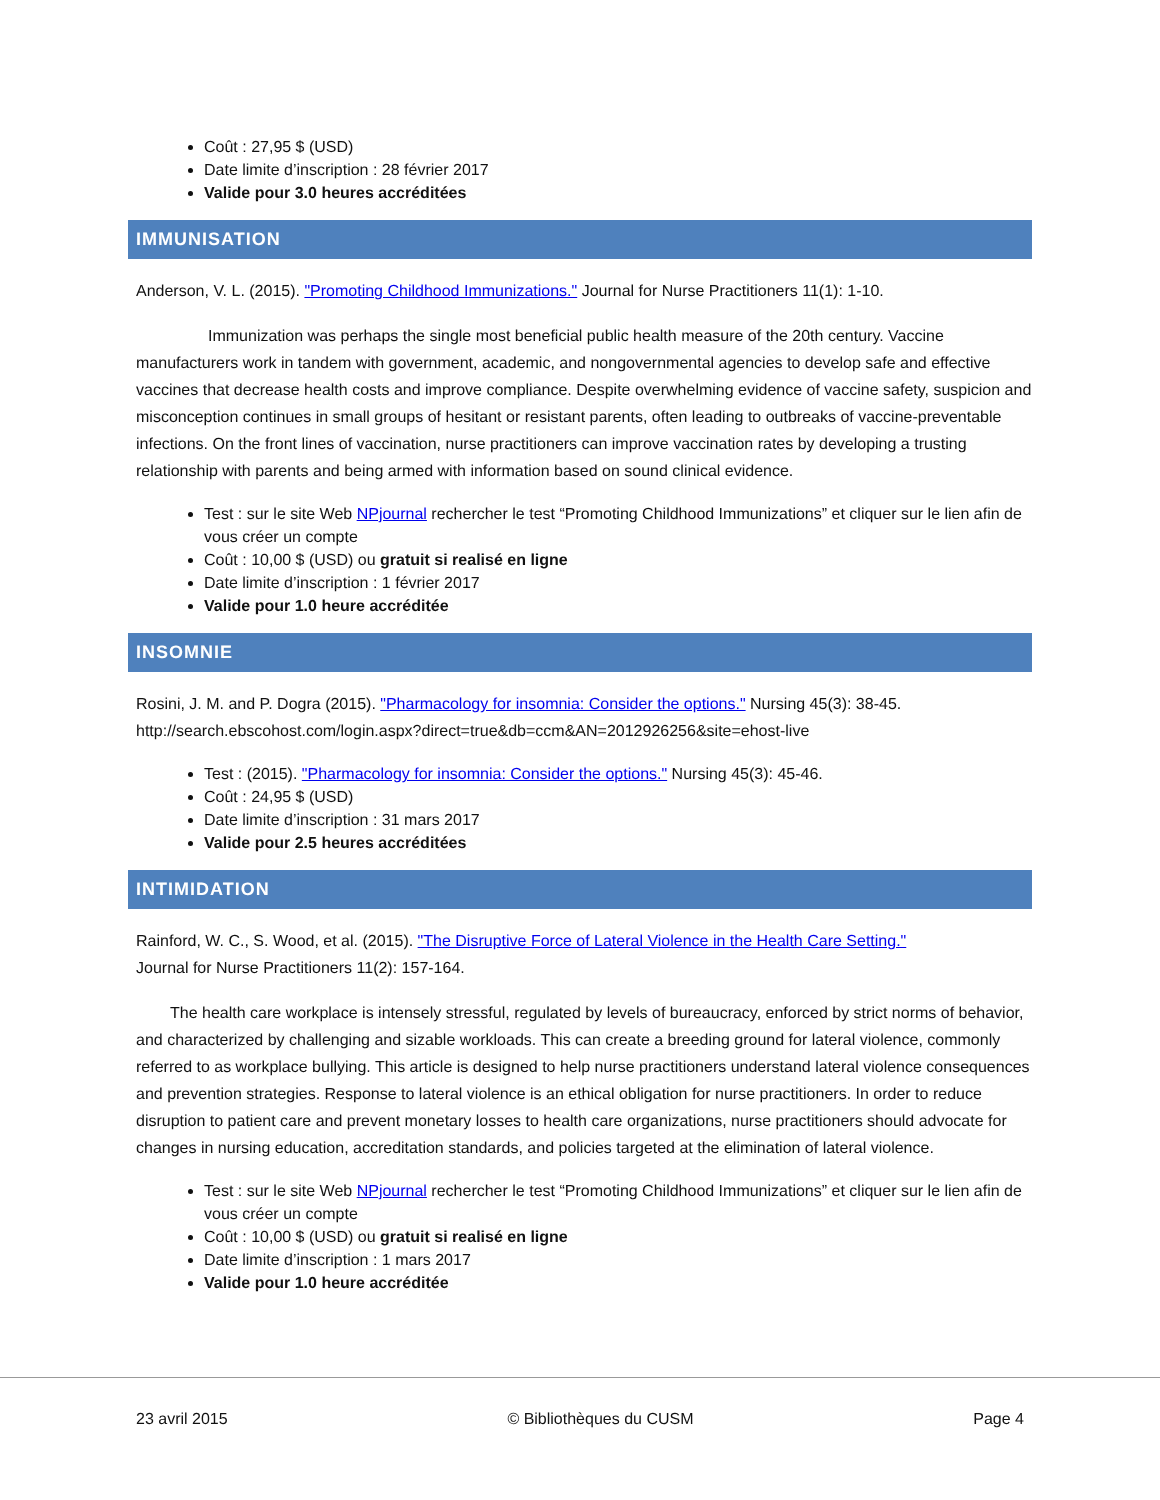Coût : 27,95 $ (USD)
Date limite d’inscription : 28 février 2017
Valide pour 3.0 heures accréditées
IMMUNISATION
Anderson, V. L. (2015). "Promoting Childhood Immunizations." Journal for Nurse Practitioners 11(1): 1-10.
Immunization was perhaps the single most beneficial public health measure of the 20th century. Vaccine manufacturers work in tandem with government, academic, and nongovernmental agencies to develop safe and effective vaccines that decrease health costs and improve compliance. Despite overwhelming evidence of vaccine safety, suspicion and misconception continues in small groups of hesitant or resistant parents, often leading to outbreaks of vaccine-preventable infections. On the front lines of vaccination, nurse practitioners can improve vaccination rates by developing a trusting relationship with parents and being armed with information based on sound clinical evidence.
Test : sur le site Web NPjournal rechercher le test “Promoting Childhood Immunizations” et cliquer sur le lien afin de vous créer un compte
Coût : 10,00 $ (USD) ou gratuit si realisé en ligne
Date limite d’inscription : 1 février 2017
Valide pour 1.0 heure accréditée
INSOMNIE
Rosini, J. M. and P. Dogra (2015). "Pharmacology for insomnia: Consider the options." Nursing 45(3): 38-45.
http://search.ebscohost.com/login.aspx?direct=true&db=ccm&AN=2012926256&site=ehost-live
Test : (2015). "Pharmacology for insomnia: Consider the options." Nursing 45(3): 45-46.
Coût : 24,95 $ (USD)
Date limite d’inscription : 31 mars 2017
Valide pour 2.5 heures accréditées
INTIMIDATION
Rainford, W. C., S. Wood, et al. (2015). "The Disruptive Force of Lateral Violence in the Health Care Setting."
Journal for Nurse Practitioners 11(2): 157-164.
The health care workplace is intensely stressful, regulated by levels of bureaucracy, enforced by strict norms of behavior, and characterized by challenging and sizable workloads. This can create a breeding ground for lateral violence, commonly referred to as workplace bullying. This article is designed to help nurse practitioners understand lateral violence consequences and prevention strategies. Response to lateral violence is an ethical obligation for nurse practitioners. In order to reduce disruption to patient care and prevent monetary losses to health care organizations, nurse practitioners should advocate for changes in nursing education, accreditation standards, and policies targeted at the elimination of lateral violence.
Test : sur le site Web NPjournal rechercher le test “Promoting Childhood Immunizations” et cliquer sur le lien afin de vous créer un compte
Coût : 10,00 $ (USD) ou gratuit si realisé en ligne
Date limite d’inscription : 1 mars 2017
Valide pour 1.0 heure accréditée
23 avril 2015 © Bibliothèques du CUSM Page 4